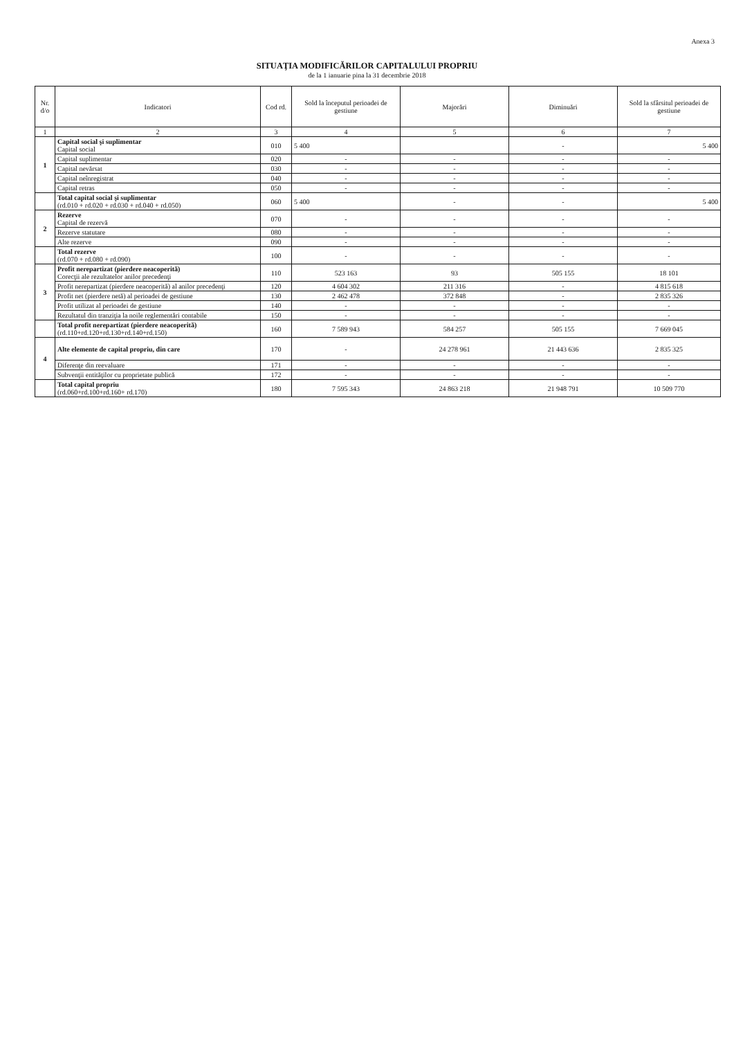Anexa 3
SITUAŢIA MODIFICĂRILOR CAPITALULUI PROPRIU
de la 1 ianuarie pina la 31 decembrie 2018
| Nr. d/o | Indicatori | Cod rd. | Sold la începutul perioadei de gestiune | Majorări | Diminuări | Sold la sfârsitul perioadei de gestiune |
| --- | --- | --- | --- | --- | --- | --- |
| 1 | 2 | 3 | 4 | 5 | 6 | 7 |
| 1 | Capital social şi suplimentar Capital social | 010 | 5 400 | | - | 5 400 |
| | Capital suplimentar | 020 | - | - | - | - |
| | Capital nevărsat | 030 | - | - | - | - |
| | Capital neînregistrat | 040 | - | - | - | - |
| | Capital retras | 050 | - | - | - | - |
| | Total capital social şi suplimentar (rd.010 + rd.020 + rd.030 + rd.040 + rd.050) | 060 | 5 400 | - | - | 5 400 |
| 2 | Rezerve Capital de rezervă | 070 | - | - | - | - |
| | Rezerve statutare | 080 | - | - | - | - |
| | Alte rezerve | 090 | - | - | - | - |
| | Total rezerve (rd.070 + rd.080 + rd.090) | 100 | - | - | - | - |
| 3 | Profit nerepartizat (pierdere neacoperită) Corecţii ale rezultatelor anilor precedenţi | 110 | 523 163 | 93 | 505 155 | 18 101 |
| | Profit nerepartizat (pierdere neacoperită) al anilor precedenţi | 120 | 4 604 302 | 211 316 | - | 4 815 618 |
| | Profit net (pierdere netă) al perioadei de gestiune | 130 | 2 462 478 | 372 848 | - | 2 835 326 |
| | Profit utilizat al perioadei de gestiune | 140 | - | - | - | - |
| | Rezultatul din tranziţia la noile reglementări contabile | 150 | - | - | - | - |
| | Total profit nerepartizat (pierdere neacoperită) (rd.110+rd.120+rd.130+rd.140+rd.150) | 160 | 7 589 943 | 584 257 | 505 155 | 7 669 045 |
| 4 | Alte elemente de capital propriu, din care | 170 | - | 24 278 961 | 21 443 636 | 2 835 325 |
| | Diferenţe din reevaluare | 171 | - | - | - | - |
| | Subvenţii entităţilor cu proprietate publică | 172 | - | - | - | - |
| | Total capital propriu (rd.060+rd.100+rd.160+ rd.170) | 180 | 7 595 343 | 24 863 218 | 21 948 791 | 10 509 770 |